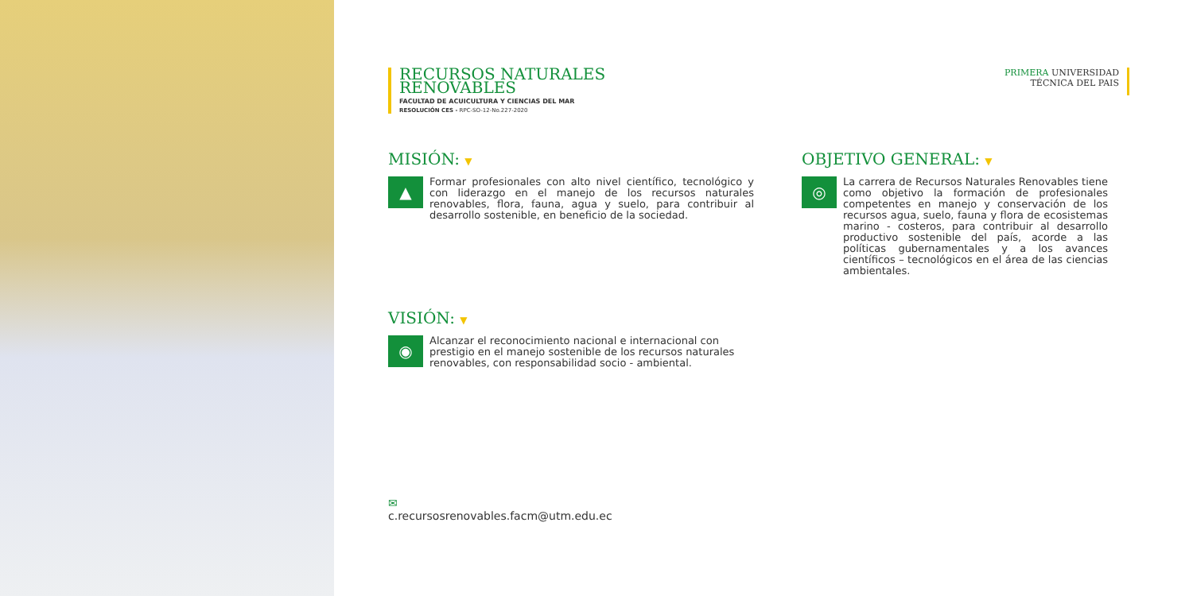RECURSOS NATURALES
RENOVABLES
FACULTAD DE ACUICULTURA Y CIENCIAS DEL MAR
RESOLUCIÓN CES - RPC-SO-12-No.227-2020
PRIMERA UNIVERSIDAD
TÉCNICA DEL PAIS
MISIÓN: ▼
▲
Formar profesionales con alto nivel científico, tecnológico y con liderazgo en el manejo de los recursos naturales renovables, flora, fauna, agua y suelo, para contribuir al desarrollo sostenible, en beneficio de la sociedad.
VISIÓN: ▼
◉
Alcanzar el reconocimiento nacional e internacional con prestigio en el manejo sostenible de los recursos naturales renovables, con responsabilidad socio - ambiental.
OBJETIVO GENERAL: ▼
◎
La carrera de Recursos Naturales Renovables tiene como objetivo la formación de profesionales competentes en manejo y conservación de los recursos agua, suelo, fauna y flora de ecosistemas marino - costeros, para contribuir al desarrollo productivo sostenible del país, acorde a las políticas gubernamentales y a los avances científicos – tecnológicos en el área de las ciencias ambientales.
✉
c.recursosrenovables.facm@utm.edu.ec